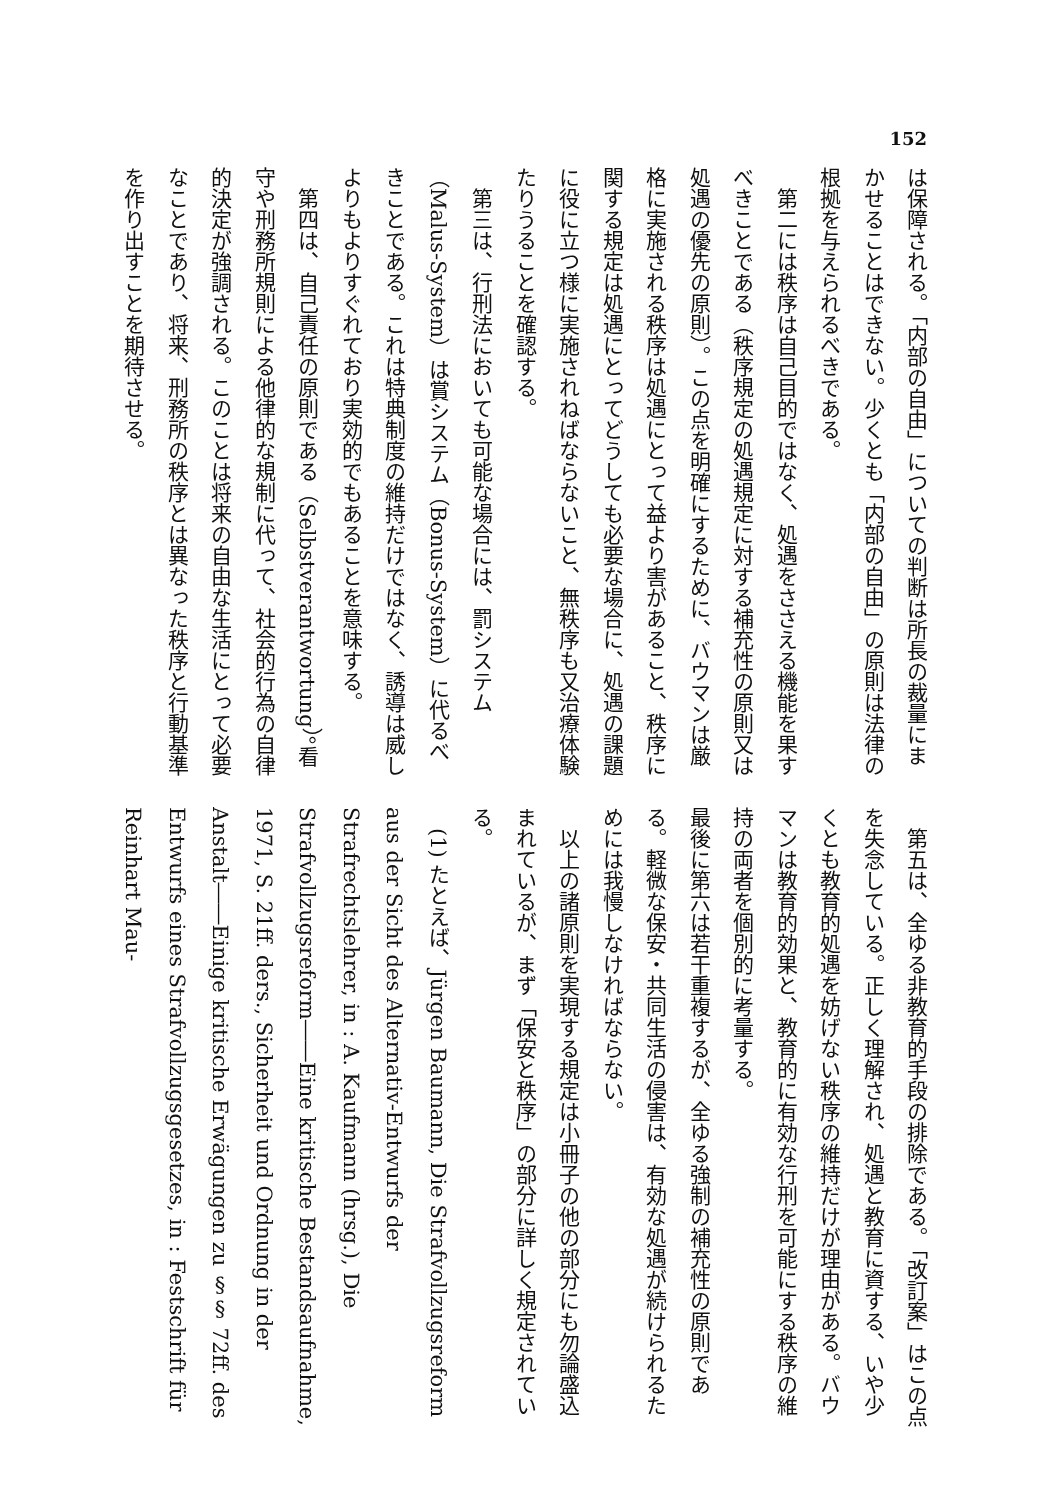152
は保障される。「内部の自由」についての判断は所長の裁量にまかせることはできない。少くとも「内部の自由」の原則は法律の根拠を与えられるべきである。
　第二には秩序は自己目的ではなく、処遇をささえる機能を果すべきことである（秩序規定の処遇規定に対する補充性の原則又は処遇の優先の原則）。この点を明確にするために、バウマンは厳格に実施される秩序は処遇にとって益より害があること、秩序に関する規定は処遇にとってどうしても必要な場合に、処遇の課題に役に立つ様に実施されねばならないこと、無秩序も又治療体験たりうることを確認する。
　第三は、行刑法においても可能な場合には、罰システム（Malus-System）は賞システム（Bonus-System）に代るべきことである。これは特典制度の維持だけではなく、誘導は威しよりもよりすぐれており実効的でもあることを意味する。
　第四は、自己責任の原則である（Selbstverantwortung）。看守や刑務所規則による他律的な規制に代って、社会的行為の自律的決定が強調される。このことは将来の自由な生活にとって必要なことであり、将来、刑務所の秩序とは異なった秩序と行動基準を作り出すことを期待させる。
　第五は、全ゆる非教育的手段の排除である。「改訂案」はこの点を失念している。正しく理解され、処遇と教育に資する、いや少くとも教育的処遇を妨げない秩序の維持だけが理由がある。バウマンは教育的効果と、教育的に有効な行刑を可能にする秩序の維持の両者を個別的に考量する。
最後に第六は若干重複するが、全ゆる強制の補充性の原則である。軽微な保安・共同生活の侵害は、有効な処遇が続けられるためには我慢しなければならない。
　以上の諸原則を実現する規定は小冊子の他の部分にも勿論盛込まれているが、まず「保安と秩序」の部分に詳しく規定されている。
　(1) たとえば、Jürgen Baumann, Die Strafvollzugsreform aus der Sicht des Alternativ-Entwurfs der Strafrechtslehrer, in : A. Kaufmann (hrsg.), Die Strafvollzugsreform――Eine kritische Bestandsaufnahme, 1971, S. 21ff. ders., Sicherheit und Ordnung in der Anstalt――Einige kritische Erwägungen zu §§ 72ff. des Entwurfs eines Strafvollzugsgesetzes, in : Festschrift für Reinhart Mau-